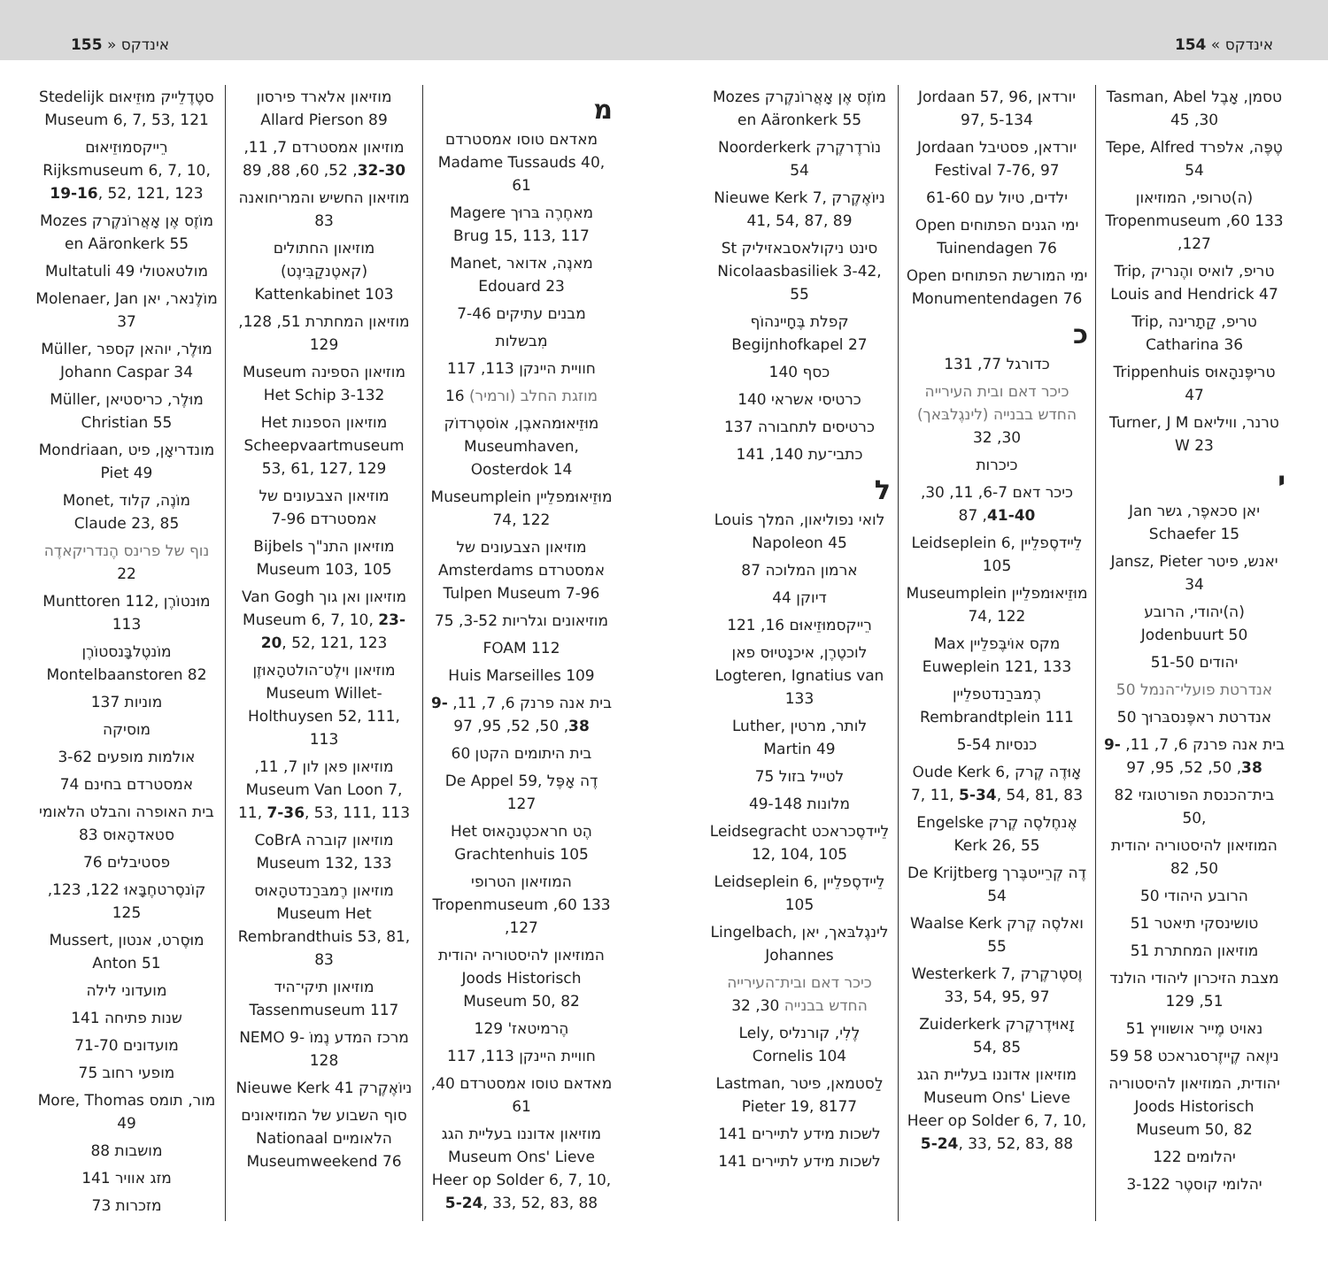155 » אינדקס
אינדקס » 154
טסמן, אָבֶל Tasman, Abel 45 ,30
טֶפֶּה, אלפרד Tepe, Alfred 54
(ה)טרופי, המוזיאון Tropenmuseum ,60 133 ,127
טריפ, לואיס והֶנריק Trip, Louis and Hendrick 47
טריפ, קַתָרינה Trip, Catharina 36
טריפֶּנהָאוּס Trippenhuis 47
טרנר, וויליאם Turner, J M W 23
י
יאן סכאפֶר, גשר Jan Schaefer 15
יאנש, פיטר Jansz, Pieter 34
(ה)יהודי, הרובע Jodenbuurt 50
יהודים 51-50
אנדרטת פועלי־הנמל 50
אנדרטת ראפֶּנסבּרוּך 50
בית אנה פרנק 6, 7, 11, 9-38, 50, 52, 95, 97
בית־הכנסת הפורטוגזי 82 ,50
המוזיאון להיסטוריה יהודית 50, 82
הרובע היהודי 50
טושינסקי תיאטר 51
מוזיאון המחתרת 51
מצבת הזיכרון ליהודי הולנד 51, 129
נאויט מֶייר אושוויץ 51
ניוֶאה קֶייזֶרסגראכט 58 59
יהודית, המוזיאון להיסטוריה Joods Historisch Museum 50, 82
יהלומים 122
יהלומי קוסטֶר 3-122
יורדאן Jordaan 57, 96, 97, 5-134
יורדאן, פסטיבל Jordaan Festival 7-76, 97
ילדים, טיול עם 61-60
ימי הגנים הפתוחים Open Tuinendagen 76
ימי המורשת הפתוחים Open Monumentendagen 76
כ
כדורגל 77, 131
כיכר דאם ובית העירייה החדש בבנייה (לינגֶלבּאך) 30, 32
כיכרות
כיכר דאם 6-7, 11, 30, 41-40, 87
לֵיידסֶפלֵיין Leidseplein 6, 105
מוּזֵיאוּמפלֵיין Museumplein 74, 122
מקס אוֹיבֶּפלֵיין Max Euweplein 121, 133
רֶמבּרַנדטפלֵיין Rembrandtplein 111
כנסיות 5-54
אָוּדֶה קֶרק Oude Kerk 6, 7, 11, 5-34, 54, 81, 83
אֶנחֶלסֶה קֶרק Engelske Kerk 26, 55
דֶה קְרֵייטבֶּרך De Krijtberg 54
ואלסֶה קֶרק Waalse Kerk 55
וֶסטֶרקֶרק Westerkerk 7, 33, 54, 95, 97
זָאוּידֶרקֶרק Zuiderkerk 54, 85
מוזיאון אדוננו בעליית הגג Museum Ons' Lieve Heer op Solder 6, 7, 10, 5-24, 33, 52, 83, 88
מוֹזֶס אֶן אָאֲרוֹנקֶרק Mozes en Aäronkerk 55
נוֹרדֶרקֶרק Noorderkerk 54
ניוֹאֶקֶרק Nieuwe Kerk 7, 41, 54, 87, 89
סינט ניקולאסבאזיליק St Nicolaasbasiliek 3-42, 55
קפלת בֶּחָיינהוֹף Begijnhofkapel 27
כסף 140
כרטיסי אשראי 140
כרטיסים לתחבורה 137
כתבי־עת 140, 141
ל
לואי נפוליאון, המלך Louis Napoleon 45
ארמון המלוכה 87
דיוקן 44
רֵייקסמוּזֵיאוּם 16, 121
לוכטֶרֶן, איכנָטיוּס פאן Logteren, Ignatius van 133
לותר, מרטין Luther, Martin 49
לטייל בזול 75
מלונות 49-148
לֵיידסֶכראכט Leidsegracht 12, 104, 105
לֵיידסֶפלֵיין Leidseplein 6, 105
לינגֶלבּאך, יאן Lingelbach, Johannes
כיכר דאם ובית־העירייה החדש בבנייה 30, 32
לֶלִי, קורנליס Lely, Cornelis 104
לַסטמאן, פיטר Lastman, Pieter 19, 8177
לשכות מידע לתיירים 141
לשכות מידע לתיירים 141
מ
מאדאם טוסו אמסטרדם Madame Tussauds 40, 61
מאחֶרֶה בּרוּך Magere Brug 15, 113, 117
מאנֶה, אדואר Manet, Edouard 23
מבנים עתיקים 7-46
מִבשלות
חוויית היינקן 113, 117
מוזגת החלב (ורמיר) 16
מוּזֵיאוּמהאבֶן, אוֹסטֶרדוֹק Museumhaven, Oosterdok 14
מוּזֵיאוּמפלֵיין Museumplein 74, 122
מוזיאון הצבעונים של אמסטרדם Amsterdams Tulpen Museum 7-96
מוזיאונים וגלריות 3-52, 75
FOAM 112
Huis Marseilles 109
בית אנה פרנק 6, 7, 11, 9-38, 50, 52, 95, 97
בית היתומים הקטן 60
דֶה אָפֶּל De Appel 59, 127
הֶט חראכטֶנהָאוּס Het Grachtenhuis 105
המוזיאון הטרופי Tropenmuseum ,60 133 ,127
המוזיאון להיסטוריה יהודית Joods Historisch Museum 50, 82
הֶרמיטאז' 129
חוויית היינקן 113, 117
מאדאם טוסו אמסטרדם 40, 61
מוזיאון אדוננו בעליית הגג Museum Ons' Lieve Heer op Solder 6, 7, 10, 5-24, 33, 52, 83, 88
מוזיאון אלארד פירסון Allard Pierson 89
מוזיאון אמסטרדם 7, 11, 32-30, 52, 60, 88, 89
מוזיאון החשיש והמריחואנה 83
מוזיאון החתולים (קאטֶנקַבִּינֶט) Kattenkabinet 103
מוזיאון המחתרת 51, 128, 129
מוזיאון הספינה Museum Het Schip 3-132
מוזיאון הספנות Het Scheepvaartmuseum 53, 61, 127, 129
מוזיאון הצבעונים של אמסטרדם 7-96
מוזיאון התנ"ך Bijbels Museum 103, 105
מוזיאון ואן גוך Van Gogh Museum 6, 7, 10, 23-20, 52, 121, 123
מוזיאון וילֶט־הולטהָאוּזֶן Museum Willet-Holthuysen 52, 111, 113
מוזיאון פאן לון 7, 11, Museum Van Loon 7, 11, 7-36, 53, 111, 113
מוזיאון קוברה CoBrA Museum 132, 133
מוזיאון רֶמבּרַנדטהָאוּס Museum Het Rembrandthuis 53, 81, 83
מוזיאון תיקי־היד Tassenmuseum 117
מרכז המדע נֶמוֹ NEMO 9-128
ניוֹאֶקֶרק Nieuwe Kerk 41
סוף השבוע של המוזיאונים הלאומיים Nationaal Museumweekend 76
סטֶדֶלֵייק מוּזֵיאוּם Stedelijk Museum 6, 7, 53, 121
רֵייקסמוּזֵיאוּם Rijksmuseum 6, 7, 10, 19-16, 52, 121, 123
מוֹזֶס אֶן אָאֲרוֹנקֶרק Mozes en Aäronkerk 55
מולטאטולי Multatuli 49
מוֹלֶנאר, יאן Molenaer, Jan 37
מוּלֶר, יוהאן קספר Müller, Johann Caspar 34
מוּלֶר, כריסטיאן Müller, Christian 55
מונדריאָן, פיט Mondriaan, Piet 49
מוֹנֶה, קלוד Monet, Claude 23, 85
נוף של פרינס הֶנדריקאדֶה 22
מוּנטוֹרֶן Munttoren 112, 113
מוֹנטֶלבָּנסטוֹרֶן Montelbaanstoren 82
מוניות 137
מוסיקה
אולמות מופעים 3-62
אמסטרדם בחינם 74
בית האופרה והבלט הלאומי סטאדהָאוּס 83
פסטיבלים 76
קוֹנסֶרטחֶבָּאוּ 122, 123, 125
מוּסֶרט, אנטון Mussert, Anton 51
מועדוני לילה
שנות פתיחה 141
מועדונים 71-70
מופעי רחוב 75
מור, תומס More, Thomas 49
מושבות 88
מזג אוויר 141
מזכרות 73